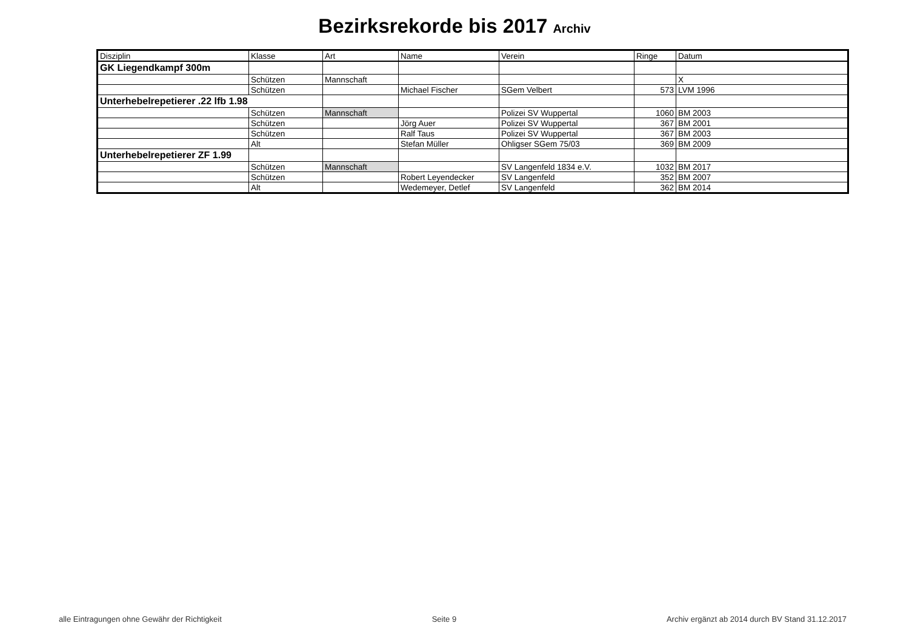Bezirksrekorde bis 2017 Archiv
| Disziplin | Klasse | Art | Name | Verein | Ringe | Datum |
| --- | --- | --- | --- | --- | --- | --- |
| GK Liegendkampf 300m | | | | | | |
| | Schützen | Mannschaft | | | | X |
| | Schützen | | Michael Fischer | SGem Velbert | 573 | LVM 1996 |
| Unterhebelrepetierer .22 lfb 1.98 | | | | | | |
| | Schützen | Mannschaft | | Polizei SV Wuppertal | 1060 | BM 2003 |
| | Schützen | | Jörg Auer | Polizei SV Wuppertal | 367 | BM 2001 |
| | Schützen | | Ralf Taus | Polizei SV Wuppertal | 367 | BM 2003 |
| | Alt | | Stefan Müller | Ohligser SGem 75/03 | 369 | BM 2009 |
| Unterhebelrepetierer ZF 1.99 | | | | | | |
| | Schützen | Mannschaft | | SV Langenfeld 1834 e.V. | 1032 | BM 2017 |
| | Schützen | | Robert Leyendecker | SV Langenfeld | 352 | BM 2007 |
| | Alt | | Wedemeyer, Detlef | SV Langenfeld | 362 | BM 2014 |
alle Eintragungen ohne Gewähr der Richtigkeit Seite 9 Archiv ergänzt ab 2014 durch BV Stand 31.12.2017